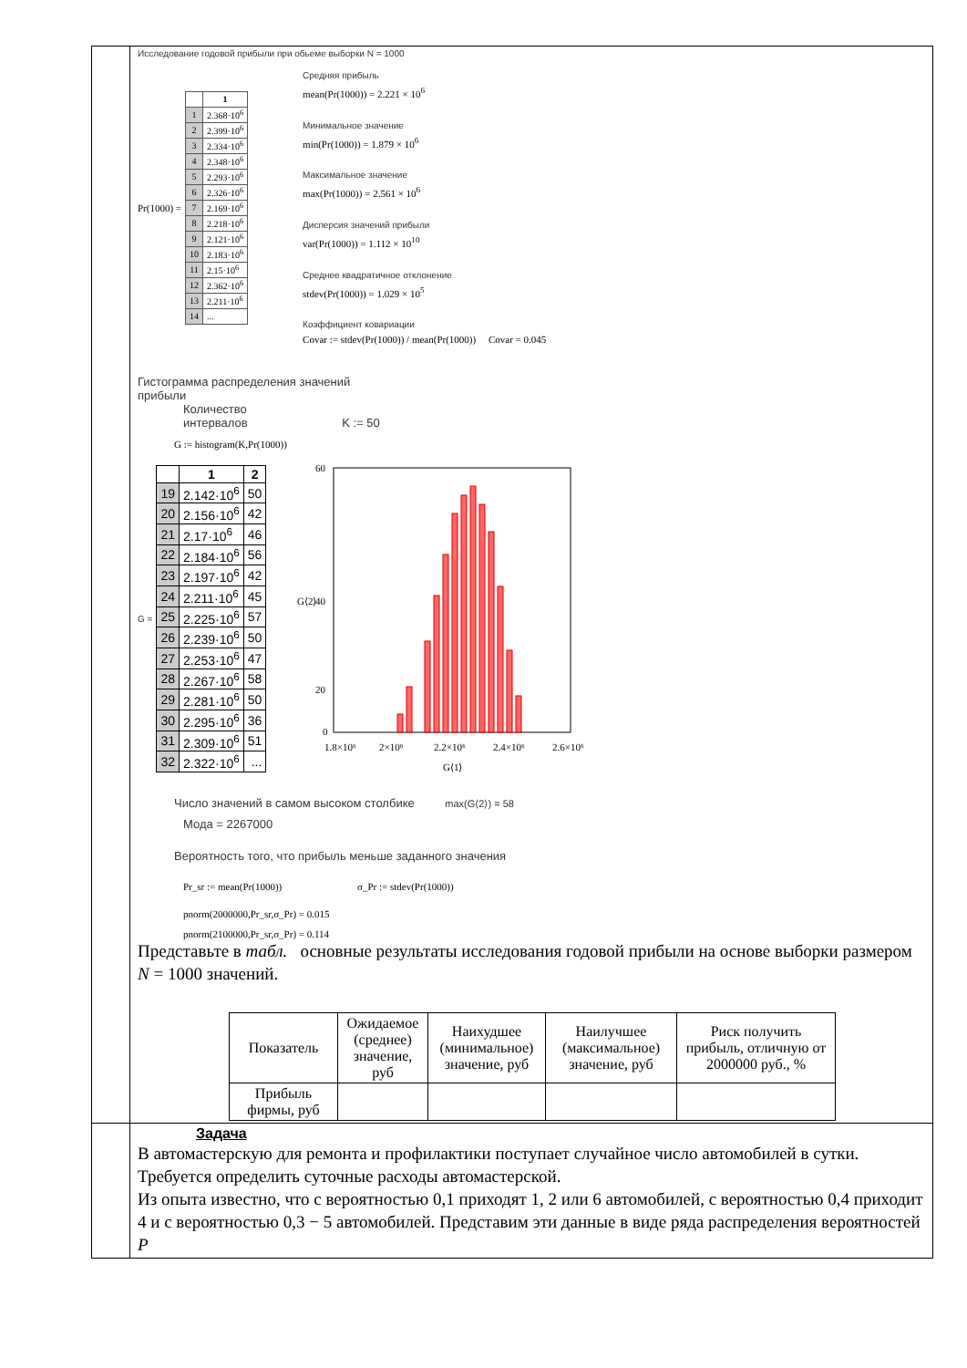Исследование годовой прибыли при обьеме выборки N = 1000
Pr(1000) =
| | 1 |
| --- | --- |
| 1 | 2.368·10<sup>6</sup> |
| 2 | 2.399·10<sup>6</sup> |
| 3 | 2.334·10<sup>6</sup> |
| 4 | 2.348·10<sup>6</sup> |
| 5 | 2.293·10<sup>6</sup> |
| 6 | 2.326·10<sup>6</sup> |
| 7 | 2.169·10<sup>6</sup> |
| 8 | 2.218·10<sup>6</sup> |
| 9 | 2.121·10<sup>6</sup> |
| 10 | 2.183·10<sup>6</sup> |
| 11 | 2.15·10<sup>6</sup> |
| 12 | 2.362·10<sup>6</sup> |
| 13 | 2.211·10<sup>6</sup> |
| 14 | ... |
Средняя прибыль
mean(Pr(1000)) = 2.221 × 10<sup>6</sup>
Минимальное значение
min(Pr(1000)) = 1.879 × 10<sup>6</sup>
Максимальное значение
max(Pr(1000)) = 2.561 × 10<sup>6</sup>
Дисперсия значений прибыли
var(Pr(1000)) = 1.112 × 10<sup>10</sup>
Среднее квадратичное отклонение
stdev(Pr(1000)) = 1.029 × 10<sup>5</sup>
Коэффициент ковариации
Covar := stdev(Pr(1000)) / mean(Pr(1000)) Covar = 0.045
Гистограмма распределения значений
прибыли
Количество
интервалов K := 50
G := histogram(K,Pr(1000))
G =
| | 1 | 2 |
| --- | --- | --- |
| 19 | 2.142·10<sup>6</sup> | 50 |
| 20 | 2.156·10<sup>6</sup> | 42 |
| 21 | 2.17·10<sup>6</sup> | 46 |
| 22 | 2.184·10<sup>6</sup> | 56 |
| 23 | 2.197·10<sup>6</sup> | 42 |
| 24 | 2.211·10<sup>6</sup> | 45 |
| 25 | 2.225·10<sup>6</sup> | 57 |
| 26 | 2.239·10<sup>6</sup> | 50 |
| 27 | 2.253·10<sup>6</sup> | 47 |
| 28 | 2.267·10<sup>6</sup> | 58 |
| 29 | 2.281·10<sup>6</sup> | 50 |
| 30 | 2.295·10<sup>6</sup> | 36 |
| 31 | 2.309·10<sup>6</sup> | 51 |
| 32 | 2.322·10<sup>6</sup> | ... |
60
40
20
0
G⟨2⟩
1.8×10⁶
2×10⁶
2.2×10⁶
2.4×10⁶
2.6×10⁶
G⟨1⟩
Число значений в самом высоком столбике max(G⟨2⟩) = 58
Мода = 2267000
Вероятность того, что прибыль меньше заданного значения
Pr_sr := mean(Pr(1000)) σ_Pr := stdev(Pr(1000))
pnorm(2000000,Pr_sr,σ_Pr) = 0.015
pnorm(2100000,Pr_sr,σ_Pr) = 0.114
Представьте в табл. основные результаты исследования годовой прибыли на основе выборки размером N = 1000 значений.
| Показатель | Ожидаемое (среднее) значение, руб | Наихудшее (минимальное) значение, руб | Наилучшее (максимальное) значение, руб | Риск получить прибыль, отличную от 2000000 руб., % |
| Прибыль фирмы, руб | | | | |
Задача
В автомастерскую для ремонта и профилактики поступает случайное число автомобилей в сутки. Требуется определить суточные расходы автомастерской.
Из опыта известно, что с вероятностью 0,1 приходят 1, 2 или 6 автомобилей, с вероятностью 0,4 приходит 4 и с вероятностью 0,3 − 5 автомобилей. Представим эти данные в виде ряда распределения вероятностей P